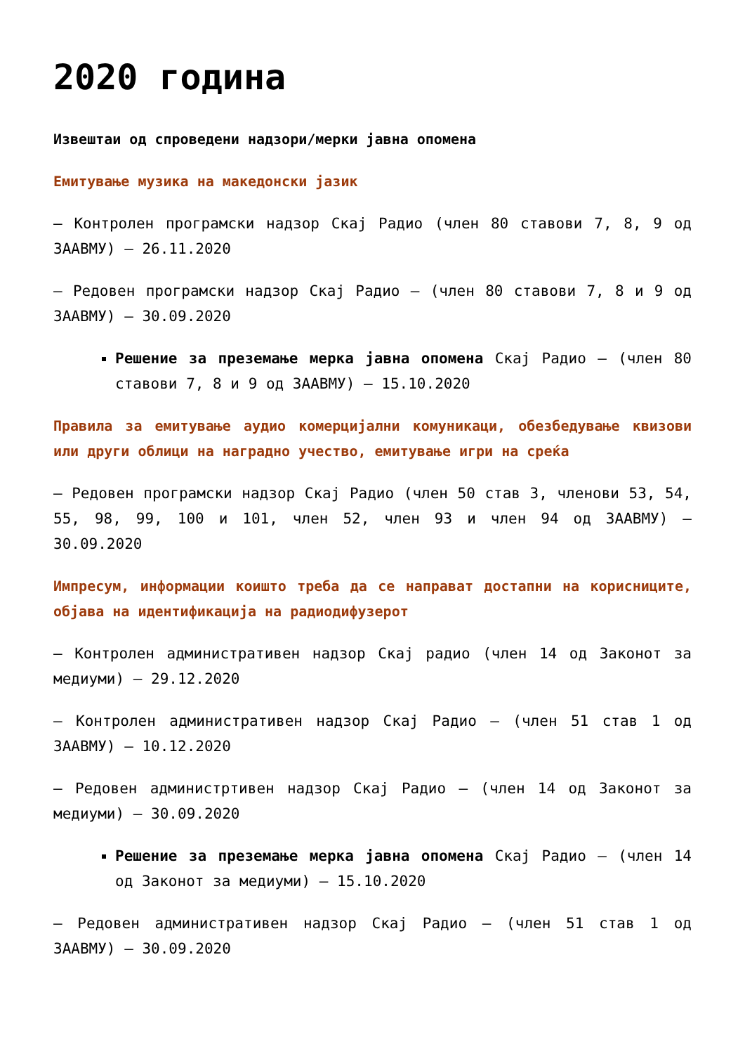2020 година
Извештаи од спроведени надзори/мерки јавна опомена
Емитување музика на македонски јазик
– Контролен програмски надзор Скај Радио (член 80 ставови 7, 8, 9 од ЗААВМУ) – 26.11.2020
– Редовен програмски надзор Скај Радио – (член 80 ставови 7, 8 и 9 од ЗААВМУ) – 30.09.2020
Решение за преземање мерка јавна опомена Скај Радио – (член 80 ставови 7, 8 и 9 од ЗААВМУ) – 15.10.2020
Правила за емитување аудио комерцијални комуникаци, обезбедување квизови или други облици на наградно учество, емитување игри на среќа
– Редовен програмски надзор Скај Радио (член 50 став 3, членови 53, 54, 55, 98, 99, 100 и 101, член 52, член 93 и член 94 од ЗААВМУ) – 30.09.2020
Импресум, информации коишто треба да се направат достапни на корисниците, објава на идентификација на радиодифузерот
– Контролен административен надзор Скај радио (член 14 од Законот за медиуми) – 29.12.2020
– Контролен административен надзор Скај Радио – (член 51 став 1 од ЗААВМУ) – 10.12.2020
– Редовен администртивен надзор Скај Радио – (член 14 од Законот за медиуми) – 30.09.2020
Решение за преземање мерка јавна опомена Скај Радио – (член 14 од Законот за медиуми) – 15.10.2020
– Редовен административен надзор Скај Радио – (член 51 став 1 од ЗААВМУ) – 30.09.2020